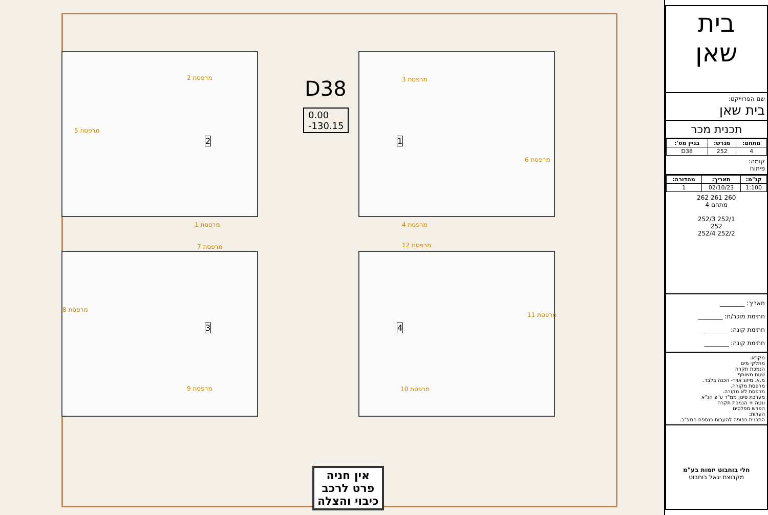D38
0.00
-130.15
2 1
3 4
מרפסת 2 מרפסת 3
מרפסת 5
מרפסת 6
מרפסת 1 מרפסת 4
מרפסת 7 מרפסת 12
מרפסת 8
מרפסת 11
מרפסת 9 מרפסת 10
אין חניה
פרט לרכב
כיבוי והצלה
בית
שאן
שם הפרוייקט:
בית שאן
תכנית מכר
| מתחם: | מגרש: | בניין מס': |
| --- | --- | --- |
| 4 | 252 | D38 |
קומה:
פיתוח
| קנ"מ: | תאריך: | מהדורה: |
| --- | --- | --- |
| 1:100 | 02/10/23 | 1 |
260 261 262
מתחם 4
252/1 252/3
252
252/2 252/4
תאריך: ________
חתימת מוכר/ת: ________
חתימת קונה: ________
חתימת קונה: ________
מקרא:
מחלקי מים
הנמכת תקרה
שטח משותף
מ.א. מיזוג אויר- הכנה בלבד.
מרפסת מקורה.
מרפסת לא מקורה.
מערכת סינון ממ"ד ע"פ הג"א
ונטה + הנמכת תקרה
הפרש מפלסים
הערות:
התכנית כפופה להערות בנספח המצ"ב.
חלי בוחבוט יזמות בע"מ
מקבוצת יגאל בוחבוט